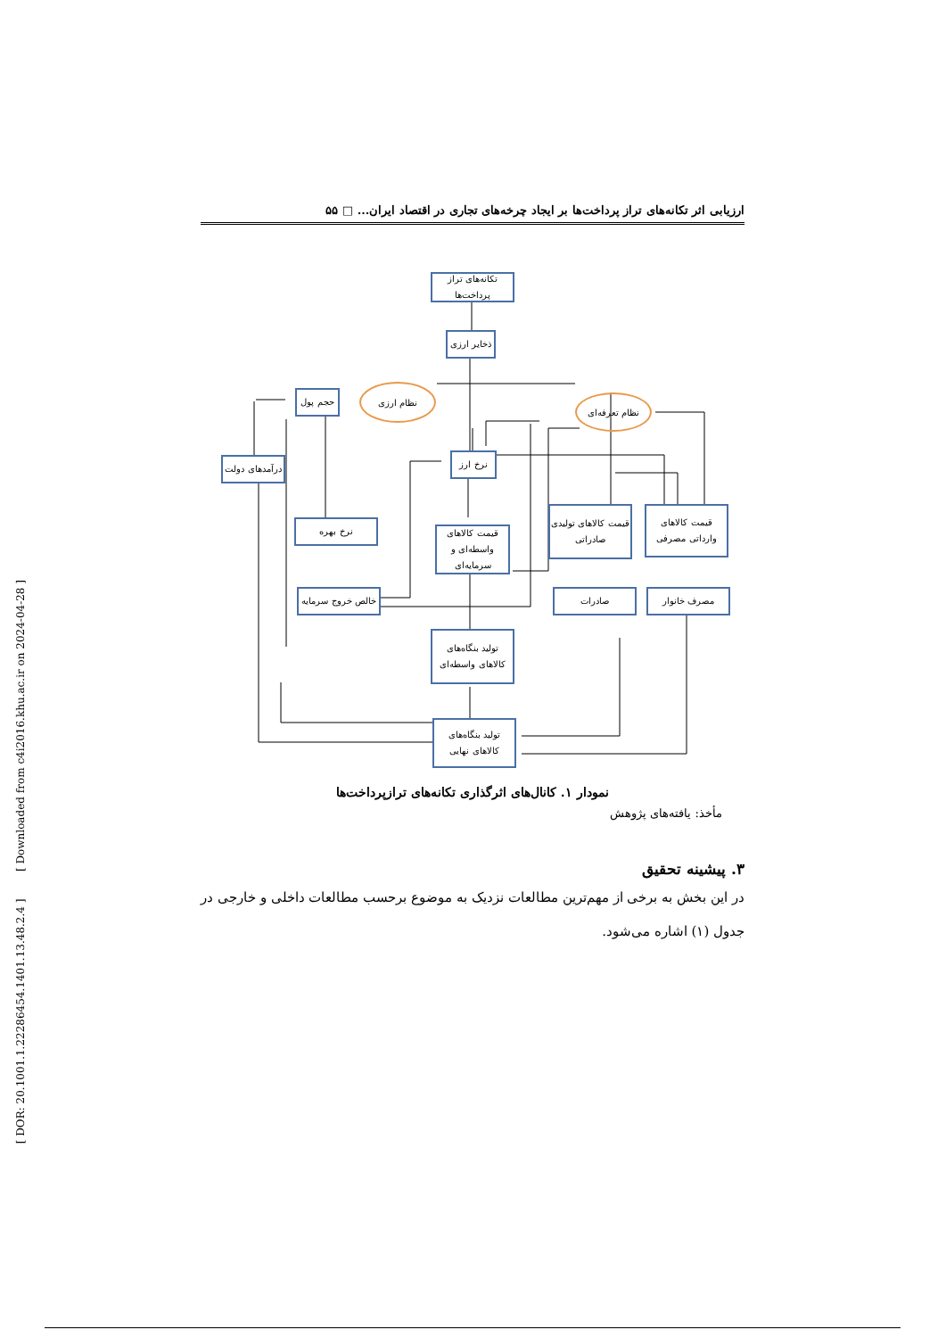[ DOR: 20.1001.1.22286454.1401.13.48.2.4 ] [ Downloaded from c4i2016.khu.ac.ir on 2024-04-28 ]
ارزیابی اثر تکانه‌های تراز پرداخت‌ها بر ایجاد چرخه‌های تجاری در اقتصاد ایران... □ ۵۵
تکانه‌های تراز پرداخت‌ها
ذخایر ارزی
نظام ارزی
حجم پول نظام تعرفه‌ای
نرخ ارز
درآمدهای دولت
نرخ بهره
قیمت کالاهای واسطه‌ای و سرمایه‌ای
قیمت کالاهای تولیدی صادراتی
قیمت کالاهای وارداتی مصرفی
خالص خروج سرمایه
صادرات مصرف خانوار
تولید بنگاه‌های کالاهای واسطه‌ای
تولید بنگاه‌های کالاهای نهایی
نمودار ۱. کانال‌های اثرگذاری تکانه‌های ترازپرداخت‌ها
مأخذ: یافته‌های پژوهش
۳. پیشینه تحقیق
در این بخش به برخی از مهم‌ترین مطالعات نزدیک به موضوع برحسب مطالعات داخلی و خارجی در جدول (۱) اشاره می‌شود.